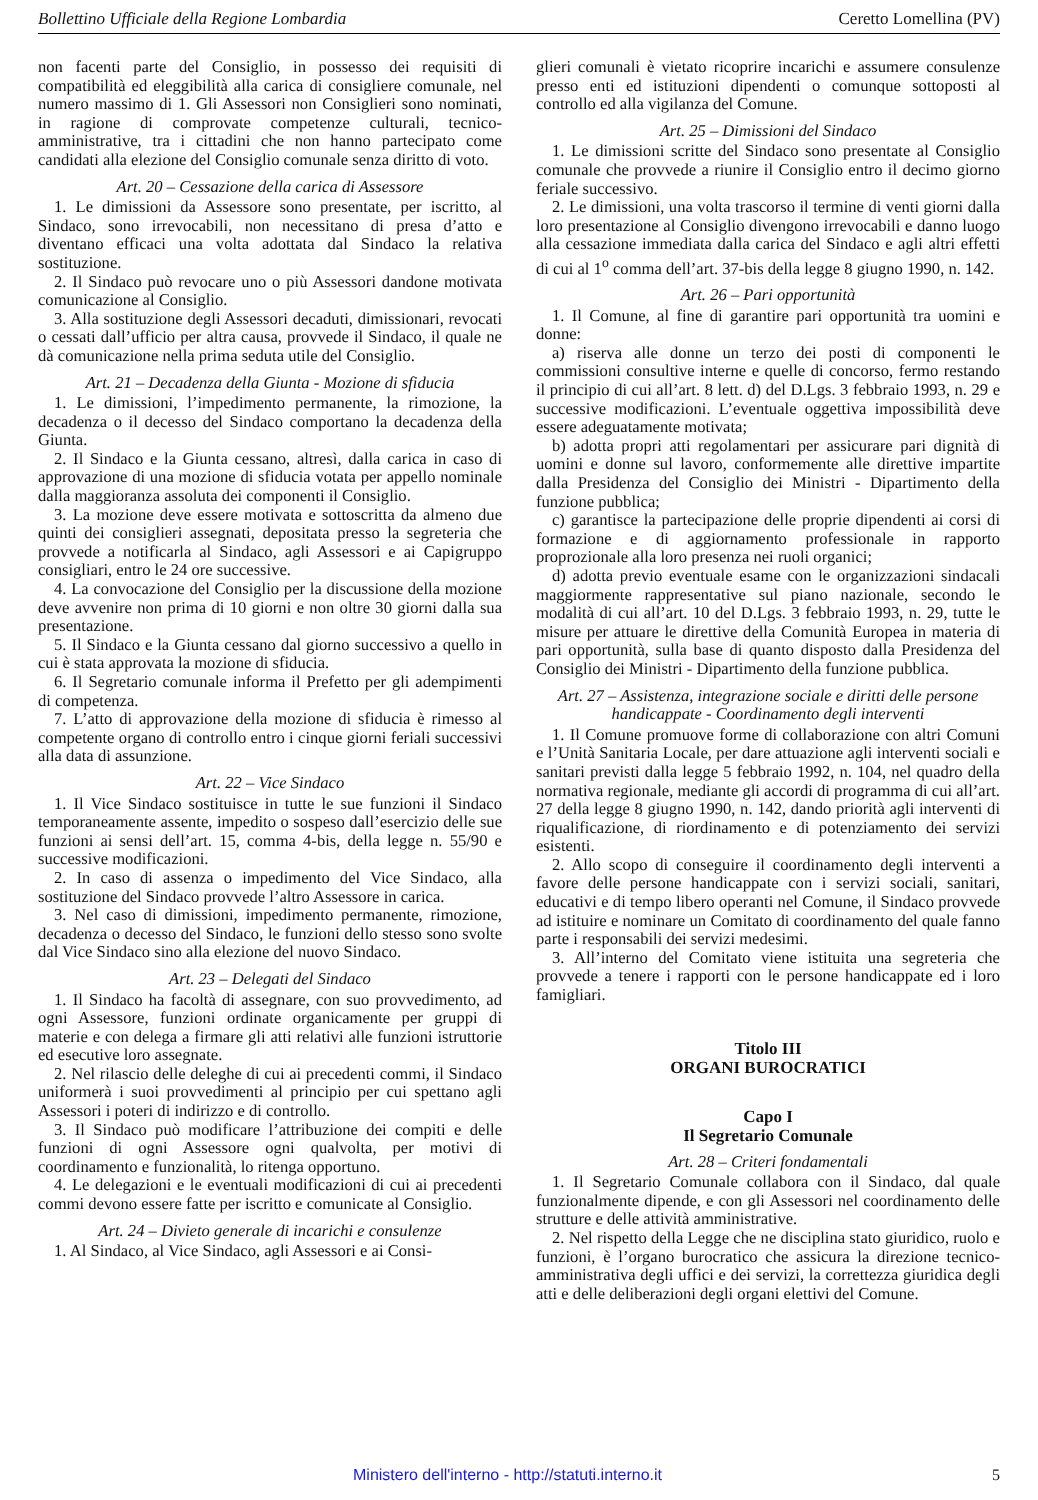Bollettino Ufficiale della Regione Lombardia Ceretto Lomellina (PV)
non facenti parte del Consiglio, in possesso dei requisiti di compatibilità ed eleggibilità alla carica di consigliere comunale, nel numero massimo di 1. Gli Assessori non Consiglieri sono nominati, in ragione di comprovate competenze culturali, tecnico-amministrative, tra i cittadini che non hanno partecipato come candidati alla elezione del Consiglio comunale senza diritto di voto.
Art. 20 – Cessazione della carica di Assessore
1. Le dimissioni da Assessore sono presentate, per iscritto, al Sindaco, sono irrevocabili, non necessitano di presa d’atto e diventano efficaci una volta adottata dal Sindaco la relativa sostituzione.
2. Il Sindaco può revocare uno o più Assessori dandone motivata comunicazione al Consiglio.
3. Alla sostituzione degli Assessori decaduti, dimissionari, revocati o cessati dall’ufficio per altra causa, provvede il Sindaco, il quale ne dà comunicazione nella prima seduta utile del Consiglio.
Art. 21 – Decadenza della Giunta - Mozione di sfiducia
1. Le dimissioni, l’impedimento permanente, la rimozione, la decadenza o il decesso del Sindaco comportano la decadenza della Giunta.
2. Il Sindaco e la Giunta cessano, altresì, dalla carica in caso di approvazione di una mozione di sfiducia votata per appello nominale dalla maggioranza assoluta dei componenti il Consiglio.
3. La mozione deve essere motivata e sottoscritta da almeno due quinti dei consiglieri assegnati, depositata presso la segreteria che provvede a notificarla al Sindaco, agli Assessori e ai Capigruppo consigliari, entro le 24 ore successive.
4. La convocazione del Consiglio per la discussione della mozione deve avvenire non prima di 10 giorni e non oltre 30 giorni dalla sua presentazione.
5. Il Sindaco e la Giunta cessano dal giorno successivo a quello in cui è stata approvata la mozione di sfiducia.
6. Il Segretario comunale informa il Prefetto per gli adempimenti di competenza.
7. L’atto di approvazione della mozione di sfiducia è rimesso al competente organo di controllo entro i cinque giorni feriali successivi alla data di assunzione.
Art. 22 – Vice Sindaco
1. Il Vice Sindaco sostituisce in tutte le sue funzioni il Sindaco temporaneamente assente, impedito o sospeso dall’esercizio delle sue funzioni ai sensi dell’art. 15, comma 4-bis, della legge n. 55/90 e successive modificazioni.
2. In caso di assenza o impedimento del Vice Sindaco, alla sostituzione del Sindaco provvede l’altro Assessore in carica.
3. Nel caso di dimissioni, impedimento permanente, rimozione, decadenza o decesso del Sindaco, le funzioni dello stesso sono svolte dal Vice Sindaco sino alla elezione del nuovo Sindaco.
Art. 23 – Delegati del Sindaco
1. Il Sindaco ha facoltà di assegnare, con suo provvedimento, ad ogni Assessore, funzioni ordinate organicamente per gruppi di materie e con delega a firmare gli atti relativi alle funzioni istruttorie ed esecutive loro assegnate.
2. Nel rilascio delle deleghe di cui ai precedenti commi, il Sindaco uniformerà i suoi provvedimenti al principio per cui spettano agli Assessori i poteri di indirizzo e di controllo.
3. Il Sindaco può modificare l’attribuzione dei compiti e delle funzioni di ogni Assessore ogni qualvolta, per motivi di coordinamento e funzionalità, lo ritenga opportuno.
4. Le delegazioni e le eventuali modificazioni di cui ai precedenti commi devono essere fatte per iscritto e comunicate al Consiglio.
Art. 24 – Divieto generale di incarichi e consulenze
1. Al Sindaco, al Vice Sindaco, agli Assessori e ai Consi-
glieri comunali è vietato ricoprire incarichi e assumere consulenze presso enti ed istituzioni dipendenti o comunque sottoposti al controllo ed alla vigilanza del Comune.
Art. 25 – Dimissioni del Sindaco
1. Le dimissioni scritte del Sindaco sono presentate al Consiglio comunale che provvede a riunire il Consiglio entro il decimo giorno feriale successivo.
2. Le dimissioni, una volta trascorso il termine di venti giorni dalla loro presentazione al Consiglio divengono irrevocabili e danno luogo alla cessazione immediata dalla carica del Sindaco e agli altri effetti di cui al 1<sup>o</sup> comma dell’art. 37-bis della legge 8 giugno 1990, n. 142.
Art. 26 – Pari opportunità
1. Il Comune, al fine di garantire pari opportunità tra uomini e donne:
a) riserva alle donne un terzo dei posti di componenti le commissioni consultive interne e quelle di concorso, fermo restando il principio di cui all’art. 8 lett. d) del D.Lgs. 3 febbraio 1993, n. 29 e successive modificazioni. L’eventuale oggettiva impossibilità deve essere adeguatamente motivata;
b) adotta propri atti regolamentari per assicurare pari dignità di uomini e donne sul lavoro, conformemente alle direttive impartite dalla Presidenza del Consiglio dei Ministri - Dipartimento della funzione pubblica;
c) garantisce la partecipazione delle proprie dipendenti ai corsi di formazione e di aggiornamento professionale in rapporto proprozionale alla loro presenza nei ruoli organici;
d) adotta previo eventuale esame con le organizzazioni sindacali maggiormente rappresentative sul piano nazionale, secondo le modalità di cui all’art. 10 del D.Lgs. 3 febbraio 1993, n. 29, tutte le misure per attuare le direttive della Comunità Europea in materia di pari opportunità, sulla base di quanto disposto dalla Presidenza del Consiglio dei Ministri - Dipartimento della funzione pubblica.
Art. 27 – Assistenza, integrazione sociale e diritti delle persone handicappate - Coordinamento degli interventi
1. Il Comune promuove forme di collaborazione con altri Comuni e l’Unità Sanitaria Locale, per dare attuazione agli interventi sociali e sanitari previsti dalla legge 5 febbraio 1992, n. 104, nel quadro della normativa regionale, mediante gli accordi di programma di cui all’art. 27 della legge 8 giugno 1990, n. 142, dando priorità agli interventi di riqualificazione, di riordinamento e di potenziamento dei servizi esistenti.
2. Allo scopo di conseguire il coordinamento degli interventi a favore delle persone handicappate con i servizi sociali, sanitari, educativi e di tempo libero operanti nel Comune, il Sindaco provvede ad istituire e nominare un Comitato di coordinamento del quale fanno parte i responsabili dei servizi medesimi.
3. All’interno del Comitato viene istituita una segreteria che provvede a tenere i rapporti con le persone handicappate ed i loro famigliari.
Titolo III
ORGANI BUROCRATICI
Capo I
Il Segretario Comunale
Art. 28 – Criteri fondamentali
1. Il Segretario Comunale collabora con il Sindaco, dal quale funzionalmente dipende, e con gli Assessori nel coordinamento delle strutture e delle attività amministrative.
2. Nel rispetto della Legge che ne disciplina stato giuridico, ruolo e funzioni, è l’organo burocratico che assicura la direzione tecnico-amministrativa degli uffici e dei servizi, la correttezza giuridica degli atti e delle deliberazioni degli organi elettivi del Comune.
Ministero dell'interno - http://statuti.interno.it 5